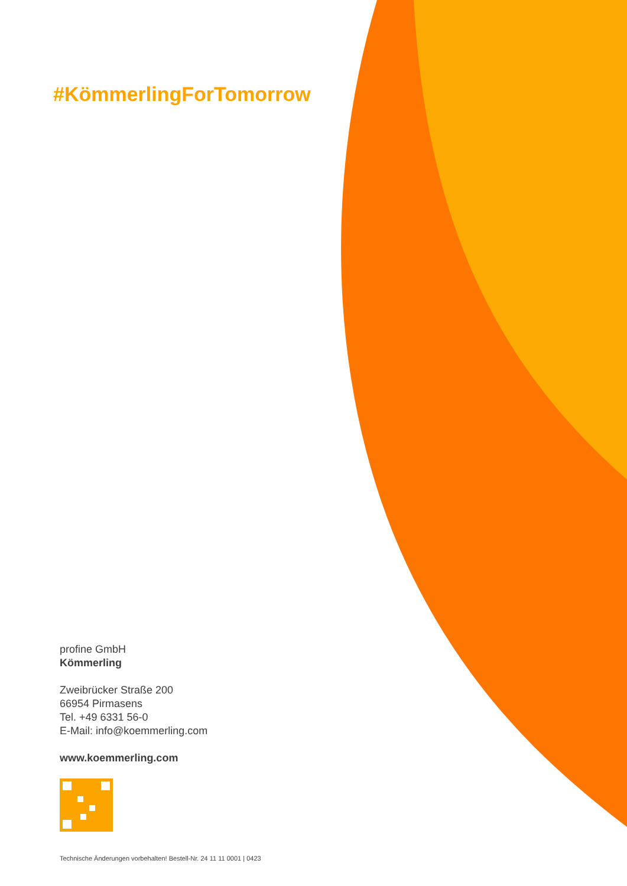#KömmerlingForTomorrow
profine GmbH
Kömmerling
Zweibrücker Straße 200
66954 Pirmasens
Tel. +49 6331 56-0
E-Mail: info@koemmerling.com
www.koemmerling.com
Technische Änderungen vorbehalten! Bestell-Nr. 24 11 11 0001 | 0423